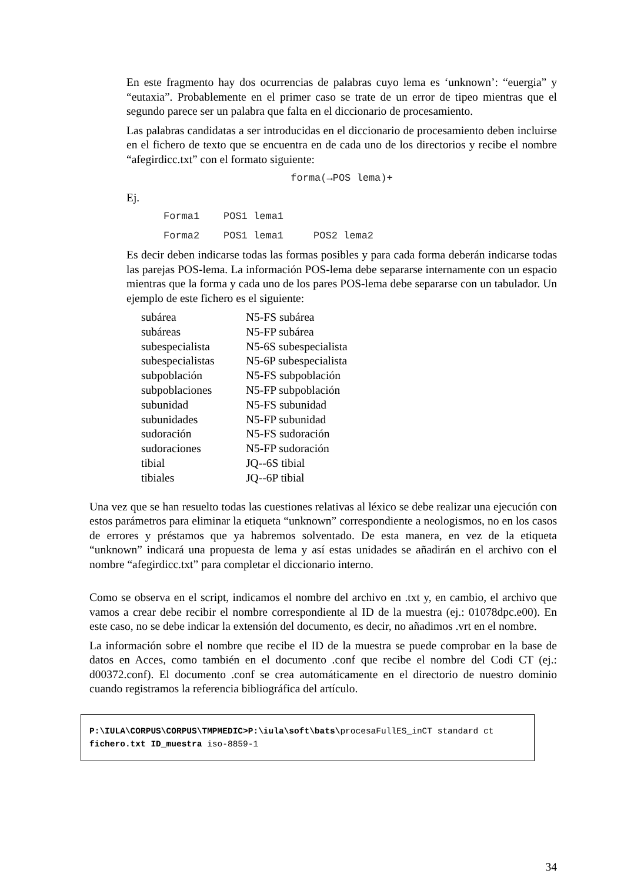En este fragmento hay dos ocurrencias de palabras cuyo lema es ‘unknown’: “euergia” y “eutaxia”. Probablemente en el primer caso se trate de un error de tipeo mientras que el segundo parece ser un palabra que falta en el diccionario de procesamiento.
Las palabras candidatas a ser introducidas en el diccionario de procesamiento deben incluirse en el fichero de texto que se encuentra en de cada uno de los directorios y recibe el nombre “afegirdicc.txt” con el formato siguiente:
forma(→POS lema)+
Ej.
Forma1 POS1 lema1
Forma2 POS1 lema1 POS2 lema2
Es decir deben indicarse todas las formas posibles y para cada forma deberán indicarse todas las parejas POS-lema. La información POS-lema debe separarse internamente con un espacio mientras que la forma y cada uno de los pares POS-lema debe separarse con un tabulador. Un ejemplo de este fichero es el siguiente:
| subárea | N5-FS subárea |
| subáreas | N5-FP subárea |
| subespecialista | N5-6S subespecialista |
| subespecialistas | N5-6P subespecialista |
| subpoblación | N5-FS subpoblación |
| subpoblaciones | N5-FP subpoblación |
| subunidad | N5-FS subunidad |
| subunidades | N5-FP subunidad |
| sudoración | N5-FS sudoración |
| sudoraciones | N5-FP sudoración |
| tibial | JQ--6S tibial |
| tibiales | JQ--6P tibial |
Una vez que se han resuelto todas las cuestiones relativas al léxico se debe realizar una ejecución con estos parámetros para eliminar la etiqueta “unknown” correspondiente a neologismos, no en los casos de errores y préstamos que ya habremos solventado. De esta manera, en vez de la etiqueta “unknown” indicará una propuesta de lema y así estas unidades se añadirán en el archivo con el nombre “afegirdicc.txt” para completar el diccionario interno.
Como se observa en el script, indicamos el nombre del archivo en .txt y, en cambio, el archivo que vamos a crear debe recibir el nombre correspondiente al ID de la muestra (ej.: 01078dpc.e00). En este caso, no se debe indicar la extensión del documento, es decir, no añadimos .vrt en el nombre.
La información sobre el nombre que recibe el ID de la muestra se puede comprobar en la base de datos en Acces, como también en el documento .conf que recibe el nombre del Codi CT (ej.: d00372.conf). El documento .conf se crea automáticamente en el directorio de nuestro dominio cuando registramos la referencia bibliográfica del artículo.
P:\IULA\CORPUS\CORPUS\TMPMEDIC>P:\iula\soft\bats\procesaFullES_inCT standard ct fichero.txt ID_muestra iso-8859-1
34